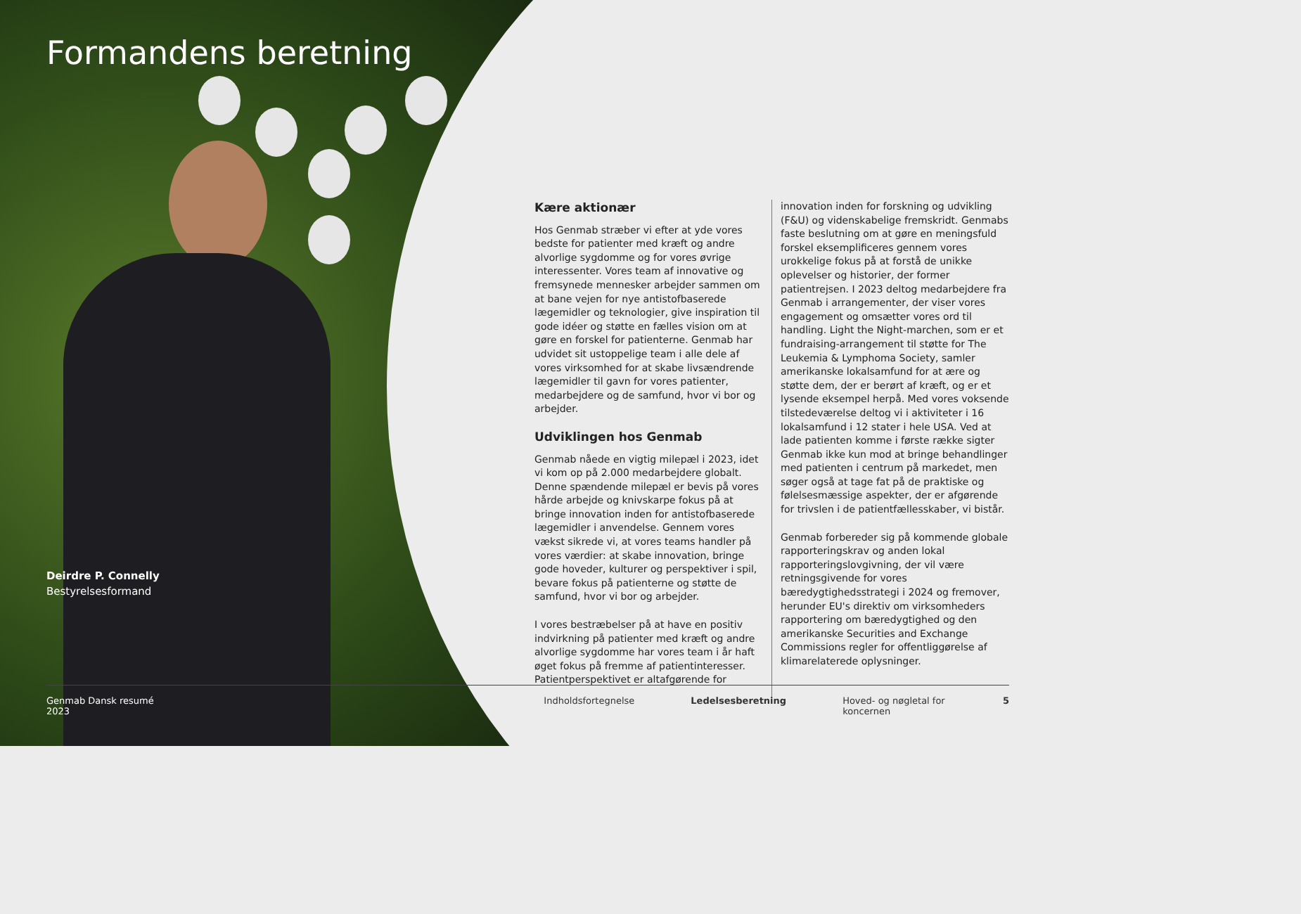Formandens beretning
Deirdre P. Connelly
Bestyrelsesformand
Kære aktionær
Hos Genmab stræber vi efter at yde vores bedste for patienter med kræft og andre alvorlige sygdomme og for vores øvrige interessenter. Vores team af innovative og fremsynede mennesker arbejder sammen om at bane vejen for nye antistofbaserede lægemidler og teknologier, give inspiration til gode idéer og støtte en fælles vision om at gøre en forskel for patienterne. Genmab har udvidet sit ustoppelige team i alle dele af vores virksomhed for at skabe livsændrende lægemidler til gavn for vores patienter, medarbejdere og de samfund, hvor vi bor og arbejder.
Udviklingen hos Genmab
Genmab nåede en vigtig milepæl i 2023, idet vi kom op på 2.000 medarbejdere globalt. Denne spændende milepæl er bevis på vores hårde arbejde og knivskarpe fokus på at bringe innovation inden for antistofbaserede lægemidler i anvendelse. Gennem vores vækst sikrede vi, at vores teams handler på vores værdier: at skabe innovation, bringe gode hoveder, kulturer og perspektiver i spil, bevare fokus på patienterne og støtte de samfund, hvor vi bor og arbejder.
I vores bestræbelser på at have en positiv indvirkning på patienter med kræft og andre alvorlige sygdomme har vores team i år haft øget fokus på fremme af patientinteresser. Patientperspektivet er altafgørende for
innovation inden for forskning og udvikling (F&U) og videnskabelige fremskridt. Genmabs faste beslutning om at gøre en meningsfuld forskel eksemplificeres gennem vores urokkelige fokus på at forstå de unikke oplevelser og historier, der former patientrejsen. I 2023 deltog medarbejdere fra Genmab i arrangementer, der viser vores engagement og omsætter vores ord til handling. Light the Night-marchen, som er et fundraising-arrangement til støtte for The Leukemia & Lymphoma Society, samler amerikanske lokalsamfund for at ære og støtte dem, der er berørt af kræft, og er et lysende eksempel herpå. Med vores voksende tilstedeværelse deltog vi i aktiviteter i 16 lokalsamfund i 12 stater i hele USA. Ved at lade patienten komme i første række sigter Genmab ikke kun mod at bringe behandlinger med patienten i centrum på markedet, men søger også at tage fat på de praktiske og følelsesmæssige aspekter, der er afgørende for trivslen i de patientfællesskaber, vi bistår.
Genmab forbereder sig på kommende globale rapporteringskrav og anden lokal rapporteringslovgivning, der vil være retningsgivende for vores bæredygtighedsstrategi i 2024 og fremover, herunder EU's direktiv om virksomheders rapportering om bæredygtighed og den amerikanske Securities and Exchange Commissions regler for offentliggørelse af klimarelaterede oplysninger.
Genmab Dansk resumé 2023 Indholdsfortegnelse Ledelsesberetning Hoved- og nøgletal for koncernen 5